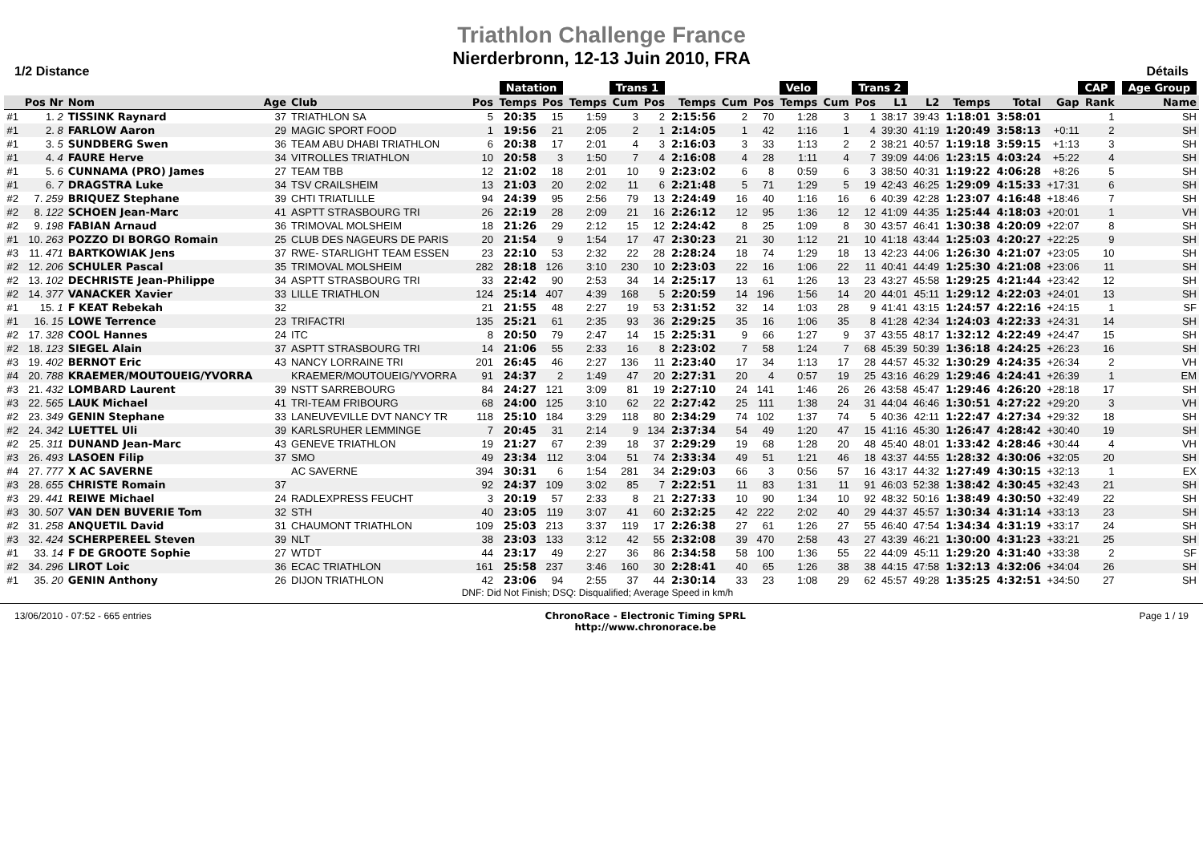Triathlon Challenge France
Nierderbronn, 12-13 Juin 2010, FRA
1/2 Distance Détails
| | | | | | | Natation | | | Trans 1 | | | Velo | | | | Trans 2 | | | CAP | | | | | Age Group |
| --- | --- | --- | --- | --- | --- | --- | --- | --- | --- | --- | --- | --- | --- | --- | --- | --- | --- | --- | --- | --- | --- | --- | --- | --- |
| | Pos Nr | Nom | Age | Club | | Pos | Temps | Pos | Temps | Cum | Pos | Temps | Cum | Pos | Temps | Cum | Pos | L1 | L2 | Temps | Total | Gap | Rank | Name |
| #1 | 1. 2 | TISSINK Raynard | 37 | TRIATHLON SA | | 5 | 20:35 | 15 | 1:59 | 3 | 2 | 2:15:56 | 2 | 70 | 1:28 | 3 | 1 | 38:17 | 39:43 | 1:18:01 | 3:58:01 | | 1 | SH |
| #1 | 2. 8 | FARLOW Aaron | 29 | MAGIC SPORT FOOD | | 1 | 19:56 | 21 | 2:05 | 2 | 1 | 2:14:05 | 1 | 42 | 1:16 | 1 | 4 | 39:30 | 41:19 | 1:20:49 | 3:58:13 | +0:11 | 2 | SH |
| #1 | 3. 5 | SUNDBERG Swen | 36 | TEAM ABU DHABI TRIATHLON | | 6 | 20:38 | 17 | 2:01 | 4 | 3 | 2:16:03 | 3 | 33 | 1:13 | 2 | 2 | 38:21 | 40:57 | 1:19:18 | 3:59:15 | +1:13 | 3 | SH |
| #1 | 4. 4 | FAURE Herve | 34 | VITROLLES TRIATHLON | | 10 | 20:58 | 3 | 1:50 | 7 | 4 | 2:16:08 | 4 | 28 | 1:11 | 4 | 7 | 39:09 | 44:06 | 1:23:15 | 4:03:24 | +5:22 | 4 | SH |
| #1 | 5. 6 | CUNNAMA (PRO) James | 27 | TEAM TBB | | 12 | 21:02 | 18 | 2:01 | 10 | 9 | 2:23:02 | 6 | 8 | 0:59 | 6 | 3 | 38:50 | 40:31 | 1:19:22 | 4:06:28 | +8:26 | 5 | SH |
| #1 | 6. 7 | DRAGSTRA Luke | 34 | TSV CRAILSHEIM | | 13 | 21:03 | 20 | 2:02 | 11 | 6 | 2:21:48 | 5 | 71 | 1:29 | 5 | 19 | 42:43 | 46:25 | 1:29:09 | 4:15:33 | +17:31 | 6 | SH |
| #2 | 7. 259 | BRIQUEZ Stephane | 39 | CHTI TRIATLILLE | | 94 | 24:39 | 95 | 2:56 | 79 | 13 | 2:24:49 | 16 | 40 | 1:16 | 16 | 6 | 40:39 | 42:28 | 1:23:07 | 4:16:48 | +18:46 | 7 | SH |
| #2 | 8. 122 | SCHOEN Jean-Marc | 41 | ASPTT STRASBOURG TRI | | 26 | 22:19 | 28 | 2:09 | 21 | 16 | 2:26:12 | 12 | 95 | 1:36 | 12 | 12 | 41:09 | 44:35 | 1:25:44 | 4:18:03 | +20:01 | 1 | VH |
| #2 | 9. 198 | FABIAN Arnaud | 36 | TRIMOVAL MOLSHEIM | | 18 | 21:26 | 29 | 2:12 | 15 | 12 | 2:24:42 | 8 | 25 | 1:09 | 8 | 30 | 43:57 | 46:41 | 1:30:38 | 4:20:09 | +22:07 | 8 | SH |
| #1 | 10. 263 | POZZO DI BORGO Romain | 25 | CLUB DES NAGEURS DE PARIS | | 20 | 21:54 | 9 | 1:54 | 17 | 47 | 2:30:23 | 21 | 30 | 1:12 | 21 | 10 | 41:18 | 43:44 | 1:25:03 | 4:20:27 | +22:25 | 9 | SH |
| #3 | 11. 471 | BARTKOWIAK Jens | 37 | RWE- STARLIGHT TEAM ESSEN | | 23 | 22:10 | 53 | 2:32 | 22 | 28 | 2:28:24 | 18 | 74 | 1:29 | 18 | 13 | 42:23 | 44:06 | 1:26:30 | 4:21:07 | +23:05 | 10 | SH |
| #2 | 12. 206 | SCHULER Pascal | 35 | TRIMOVAL MOLSHEIM | | 282 | 28:18 | 126 | 3:10 | 230 | 10 | 2:23:03 | 22 | 16 | 1:06 | 22 | 11 | 40:41 | 44:49 | 1:25:30 | 4:21:08 | +23:06 | 11 | SH |
| #2 | 13. 102 | DECHRISTE Jean-Philippe | 34 | ASPTT STRASBOURG TRI | | 33 | 22:42 | 90 | 2:53 | 34 | 14 | 2:25:17 | 13 | 61 | 1:26 | 13 | 23 | 43:27 | 45:58 | 1:29:25 | 4:21:44 | +23:42 | 12 | SH |
| #2 | 14. 377 | VANACKER Xavier | 33 | LILLE TRIATHLON | | 124 | 25:14 | 407 | 4:39 | 168 | 5 | 2:20:59 | 14 | 196 | 1:56 | 14 | 20 | 44:01 | 45:11 | 1:29:12 | 4:22:03 | +24:01 | 13 | SH |
| #1 | 15. 1 | F KEAT Rebekah | 32 | | | 21 | 21:55 | 48 | 2:27 | 19 | 53 | 2:31:52 | 32 | 14 | 1:03 | 28 | 9 | 41:41 | 43:15 | 1:24:57 | 4:22:16 | +24:15 | 1 | SF |
| #1 | 16. 15 | LOWE Terrence | 23 | TRIFACTRI | | 135 | 25:21 | 61 | 2:35 | 93 | 36 | 2:29:25 | 35 | 16 | 1:06 | 35 | 8 | 41:28 | 42:34 | 1:24:03 | 4:22:33 | +24:31 | 14 | SH |
| #2 | 17. 328 | COOL Hannes | 24 | ITC | | 8 | 20:50 | 79 | 2:47 | 14 | 15 | 2:25:31 | 9 | 66 | 1:27 | 9 | 37 | 43:55 | 48:17 | 1:32:12 | 4:22:49 | +24:47 | 15 | SH |
| #2 | 18. 123 | SIEGEL Alain | 37 | ASPTT STRASBOURG TRI | | 14 | 21:06 | 55 | 2:33 | 16 | 8 | 2:23:02 | 7 | 58 | 1:24 | 7 | 68 | 45:39 | 50:39 | 1:36:18 | 4:24:25 | +26:23 | 16 | SH |
| #3 | 19. 402 | BERNOT Eric | 43 | NANCY LORRAINE TRI | | 201 | 26:45 | 46 | 2:27 | 136 | 11 | 2:23:40 | 17 | 34 | 1:13 | 17 | 28 | 44:57 | 45:32 | 1:30:29 | 4:24:35 | +26:34 | 2 | VH |
| #4 | 20. 788 | KRAEMER/MOUTOUEIG/YVORRA | | KRAEMER/MOUTOUEIG/YVORRA | | 91 | 24:37 | 2 | 1:49 | 47 | 20 | 2:27:31 | 20 | 4 | 0:57 | 19 | 25 | 43:16 | 46:29 | 1:29:46 | 4:24:41 | +26:39 | 1 | EM |
| #3 | 21. 432 | LOMBARD Laurent | 39 | NSTT SARREBOURG | | 84 | 24:27 | 121 | 3:09 | 81 | 19 | 2:27:10 | 24 | 141 | 1:46 | 26 | 26 | 43:58 | 45:47 | 1:29:46 | 4:26:20 | +28:18 | 17 | SH |
| #3 | 22. 565 | LAUK Michael | 41 | TRI-TEAM FRIBOURG | | 68 | 24:00 | 125 | 3:10 | 62 | 22 | 2:27:42 | 25 | 111 | 1:38 | 24 | 31 | 44:04 | 46:46 | 1:30:51 | 4:27:22 | +29:20 | 3 | VH |
| #2 | 23. 349 | GENIN Stephane | 33 | LANEUVEVILLE DVT NANCY TR | | 118 | 25:10 | 184 | 3:29 | 118 | 80 | 2:34:29 | 74 | 102 | 1:37 | 74 | 5 | 40:36 | 42:11 | 1:22:47 | 4:27:34 | +29:32 | 18 | SH |
| #2 | 24. 342 | LUETTEL Uli | 39 | KARLSRUHER LEMMINGE | | 7 | 20:45 | 31 | 2:14 | 9 | 134 | 2:37:34 | 54 | 49 | 1:20 | 47 | 15 | 41:16 | 45:30 | 1:26:47 | 4:28:42 | +30:40 | 19 | SH |
| #2 | 25. 311 | DUNAND Jean-Marc | 43 | GENEVE TRIATHLON | | 19 | 21:27 | 67 | 2:39 | 18 | 37 | 2:29:29 | 19 | 68 | 1:28 | 20 | 48 | 45:40 | 48:01 | 1:33:42 | 4:28:46 | +30:44 | 4 | VH |
| #3 | 26. 493 | LASOEN Filip | 37 | SMO | | 49 | 23:34 | 112 | 3:04 | 51 | 74 | 2:33:34 | 49 | 51 | 1:21 | 46 | 18 | 43:37 | 44:55 | 1:28:32 | 4:30:06 | +32:05 | 20 | SH |
| #4 | 27. 777 | X AC SAVERNE | | AC SAVERNE | | 394 | 30:31 | 6 | 1:54 | 281 | 34 | 2:29:03 | 66 | 3 | 0:56 | 57 | 16 | 43:17 | 44:32 | 1:27:49 | 4:30:15 | +32:13 | 1 | EX |
| #3 | 28. 655 | CHRISTE Romain | 37 | | | 92 | 24:37 | 109 | 3:02 | 85 | 7 | 2:22:51 | 11 | 83 | 1:31 | 11 | 91 | 46:03 | 52:38 | 1:38:42 | 4:30:45 | +32:43 | 21 | SH |
| #3 | 29. 441 | REIWE Michael | 24 | RADLEXPRESS FEUCHT | | 3 | 20:19 | 57 | 2:33 | 8 | 21 | 2:27:33 | 10 | 90 | 1:34 | 10 | 92 | 48:32 | 50:16 | 1:38:49 | 4:30:50 | +32:49 | 22 | SH |
| #3 | 30. 507 | VAN DEN BUVERIE Tom | 32 | STH | | 40 | 23:05 | 119 | 3:07 | 41 | 60 | 2:32:25 | 42 | 222 | 2:02 | 40 | 29 | 44:37 | 45:57 | 1:30:34 | 4:31:14 | +33:13 | 23 | SH |
| #2 | 31. 258 | ANQUETIL David | 31 | CHAUMONT TRIATHLON | | 109 | 25:03 | 213 | 3:37 | 119 | 17 | 2:26:38 | 27 | 61 | 1:26 | 27 | 55 | 46:40 | 47:54 | 1:34:34 | 4:31:19 | +33:17 | 24 | SH |
| #3 | 32. 424 | SCHERPEREEL Steven | 39 | NLT | | 38 | 23:03 | 133 | 3:12 | 42 | 55 | 2:32:08 | 39 | 470 | 2:58 | 43 | 27 | 43:39 | 46:21 | 1:30:00 | 4:31:23 | +33:21 | 25 | SH |
| #1 | 33. 14 | F DE GROOTE Sophie | 27 | WTDT | | 44 | 23:17 | 49 | 2:27 | 36 | 86 | 2:34:58 | 58 | 100 | 1:36 | 55 | 22 | 44:09 | 45:11 | 1:29:20 | 4:31:40 | +33:38 | 2 | SF |
| #2 | 34. 296 | LIROT Loic | 36 | ECAC TRIATHLON | | 161 | 25:58 | 237 | 3:46 | 160 | 30 | 2:28:41 | 40 | 65 | 1:26 | 38 | 38 | 44:15 | 47:58 | 1:32:13 | 4:32:06 | +34:04 | 26 | SH |
| #1 | 35. 20 | GENIN Anthony | 26 | DIJON TRIATHLON | | 42 | 23:06 | 94 | 2:55 | 37 | 44 | 2:30:14 | 33 | 23 | 1:08 | 29 | 62 | 45:57 | 49:28 | 1:35:25 | 4:32:51 | +34:50 | 27 | SH |
DNF: Did Not Finish; DSQ: Disqualified; Average Speed in km/h
13/06/2010 - 07:52 - 665 entries
ChronoRace - Electronic Timing SPRL
http://www.chronorace.be
Page 1 / 19